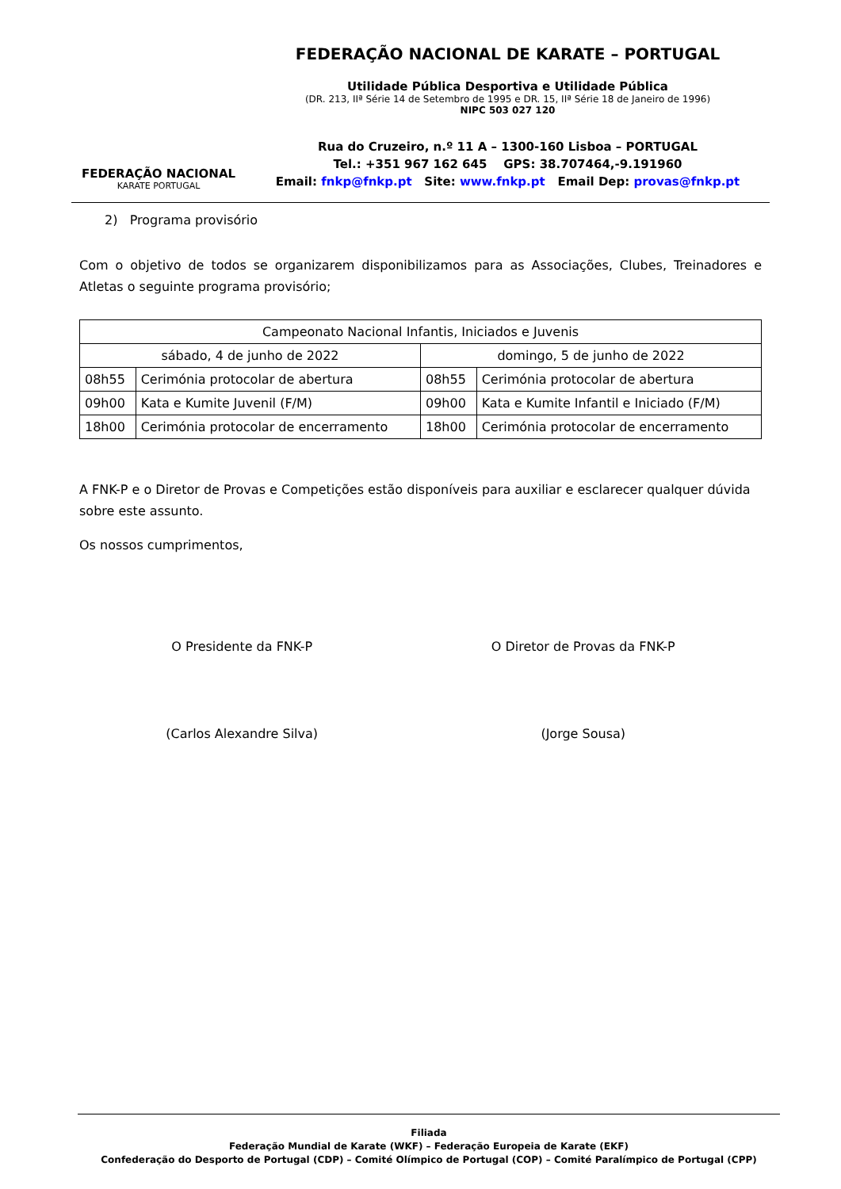FEDERAÇÃO NACIONAL
KARATE PORTUGAL
FEDERAÇÃO NACIONAL DE KARATE – PORTUGAL
Utilidade Pública Desportiva e Utilidade Pública
(DR. 213, IIª Série 14 de Setembro de 1995 e DR. 15, IIª Série 18 de Janeiro de 1996)
NIPC 503 027 120
Rua do Cruzeiro, n.º 11 A – 1300-160 Lisboa – PORTUGAL
Tel.: +351 967 162 645 GPS: 38.707464,-9.191960
Email: fnkp@fnkp.pt Site: www.fnkp.pt Email Dep: provas@fnkp.pt
2) Programa provisório
Com o objetivo de todos se organizarem disponibilizamos para as Associações, Clubes, Treinadores e Atletas o seguinte programa provisório;
| Campeonato Nacional Infantis, Iniciados e Juvenis | | | |
| --- | --- | --- | --- |
| sábado, 4 de junho de 2022 | | domingo, 5 de junho de 2022 | |
| 08h55 | Cerimónia protocolar de abertura | 08h55 | Cerimónia protocolar de abertura |
| 09h00 | Kata e Kumite Juvenil (F/M) | 09h00 | Kata e Kumite Infantil e Iniciado (F/M) |
| 18h00 | Cerimónia protocolar de encerramento | 18h00 | Cerimónia protocolar de encerramento |
A FNK-P e o Diretor de Provas e Competições estão disponíveis para auxiliar e esclarecer qualquer dúvida sobre este assunto.
Os nossos cumprimentos,
O Presidente da FNK-P
(Carlos Alexandre Silva)
O Diretor de Provas da FNK-P
(Jorge Sousa)
Filiada
Federação Mundial de Karate (WKF) – Federação Europeia de Karate (EKF)
Confederação do Desporto de Portugal (CDP) – Comité Olímpico de Portugal (COP) – Comité Paralímpico de Portugal (CPP)